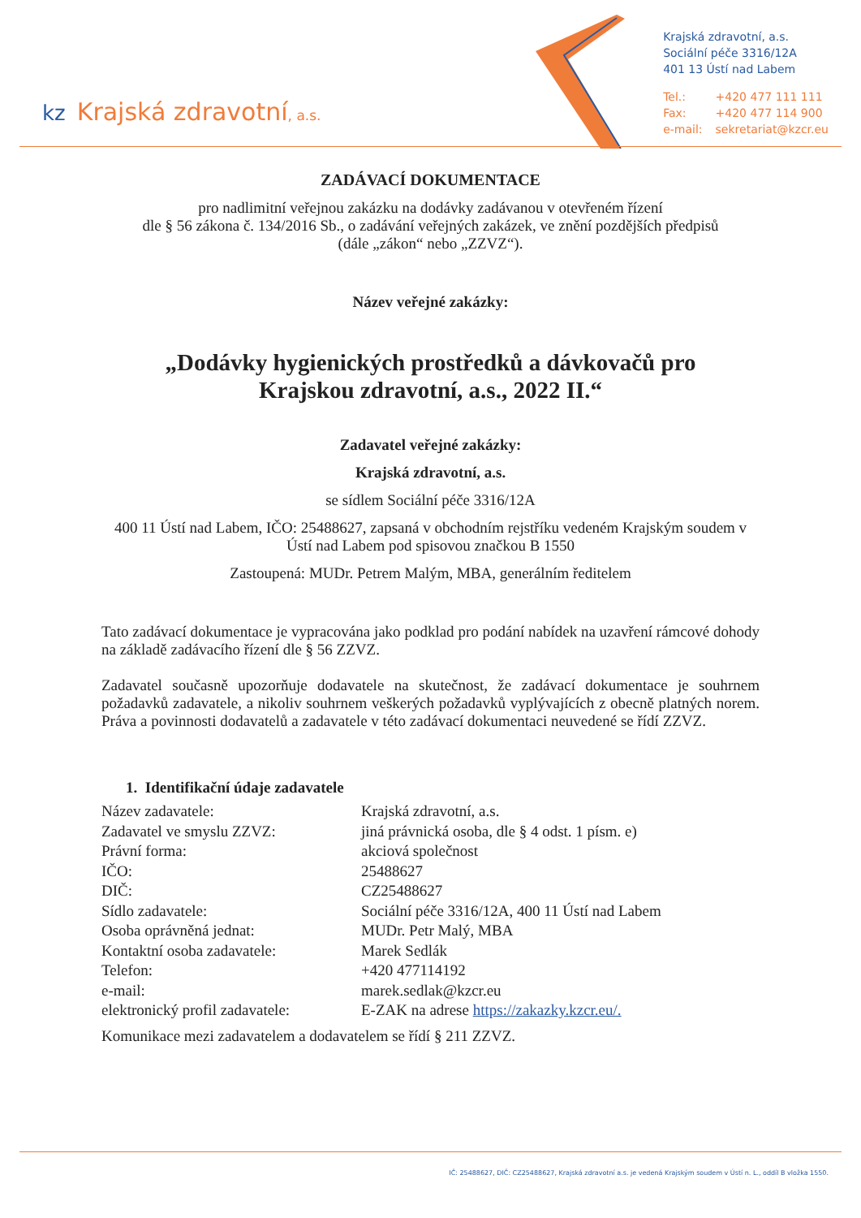kz Krajská zdravotní, a.s.
Krajská zdravotní, a.s.
Sociální péče 3316/12A
401 13 Ústí nad Labem
Tel.: +420 477 111 111
Fax: +420 477 114 900
e-mail: sekretariat@kzcr.eu
ZADÁVACÍ DOKUMENTACE
pro nadlimitní veřejnou zakázku na dodávky zadávanou v otevřeném řízení
dle § 56 zákona č. 134/2016 Sb., o zadávání veřejných zakázek, ve znění pozdějších předpisů
(dále „zákon“ nebo „ZZVZ“).
Název veřejné zakázky:
„Dodávky hygienických prostředků a dávkovačů pro
Krajskou zdravotní, a.s., 2022 II.“
Zadavatel veřejné zakázky:
Krajská zdravotní, a.s.
se sídlem Sociální péče 3316/12A
400 11 Ústí nad Labem, IČO: 25488627, zapsaná v obchodním rejstříku vedeném Krajským soudem v Ústí nad Labem pod spisovou značkou B 1550
Zastoupená: MUDr. Petrem Malým, MBA, generálním ředitelem
Tato zadávací dokumentace je vypracována jako podklad pro podání nabídek na uzavření rámcové dohody na základě zadávacího řízení dle § 56 ZZVZ.
Zadavatel současně upozorňuje dodavatele na skutečnost, že zadávací dokumentace je souhrnem požadavků zadavatele, a nikoliv souhrnem veškerých požadavků vyplývajících z obecně platných norem. Práva a povinnosti dodavatelů a zadavatele v této zadávací dokumentaci neuvedené se řídí ZZVZ.
1. Identifikační údaje zadavatele
| Název zadavatele: | Krajská zdravotní, a.s. |
| Zadavatel ve smyslu ZZVZ: | jiná právnická osoba, dle § 4 odst. 1 písm. e) |
| Právní forma: | akciová společnost |
| IČO: | 25488627 |
| DIČ: | CZ25488627 |
| Sídlo zadavatele: | Sociální péče 3316/12A, 400 11 Ústí nad Labem |
| Osoba oprávněná jednat: | MUDr. Petr Malý, MBA |
| Kontaktní osoba zadavatele: | Marek Sedlák |
| Telefon: | +420 477114192 |
| e-mail: | marek.sedlak@kzcr.eu |
| elektronický profil zadavatele: | E-ZAK na adrese https://zakazky.kzcr.eu/. |
Komunikace mezi zadavatelem a dodavatelem se řídí § 211 ZZVZ.
IČ: 25488627, DIČ: CZ25488627, Krajská zdravotní a.s. je vedená Krajským soudem v Ústí n. L., oddíl B vložka 1550.